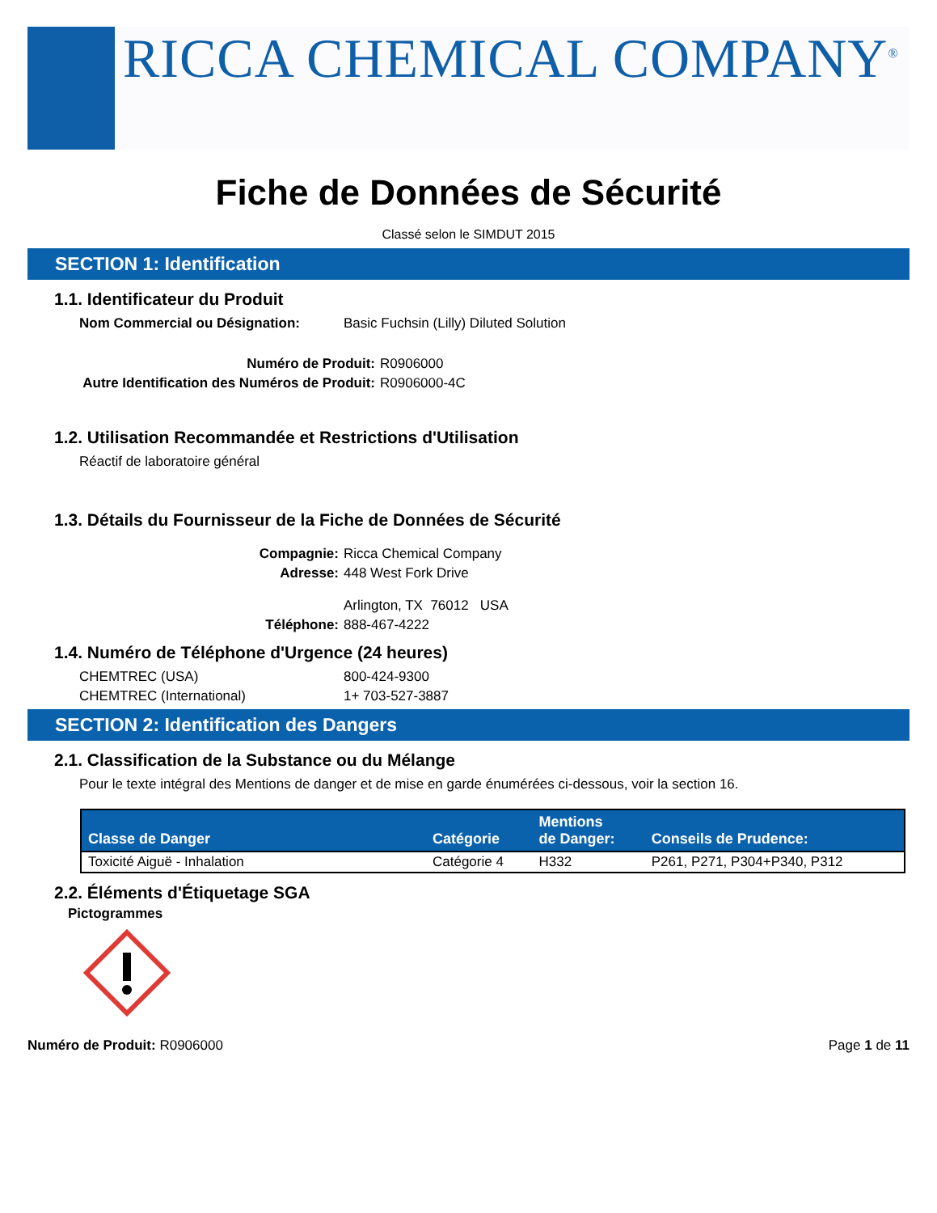RICCA CHEMICAL COMPANY<sup>®</sup>
Fiche de Données de Sécurité
Classé selon le SIMDUT 2015
SECTION 1: Identification
1.1. Identificateur du Produit
Nom Commercial ou Désignation: Basic Fuchsin (Lilly) Diluted Solution
Numéro de Produit: R0906000
Autre Identification des Numéros de Produit: R0906000-4C
1.2. Utilisation Recommandée et Restrictions d'Utilisation
Réactif de laboratoire général
1.3. Détails du Fournisseur de la Fiche de Données de Sécurité
Compagnie: Ricca Chemical Company
Adresse: 448 West Fork Drive
Arlington, TX 76012 USA
Téléphone: 888-467-4222
1.4. Numéro de Téléphone d'Urgence (24 heures)
CHEMTREC (USA) 800-424-9300
CHEMTREC (International) 1+ 703-527-3887
SECTION 2: Identification des Dangers
2.1. Classification de la Substance ou du Mélange
Pour le texte intégral des Mentions de danger et de mise en garde énumérées ci-dessous, voir la section 16.
| Classe de Danger | Catégorie | Mentions de Danger: | Conseils de Prudence: |
| --- | --- | --- | --- |
| Toxicité Aiguë - Inhalation | Catégorie 4 | H332 | P261, P271, P304+P340, P312 |
2.2. Éléments d'Étiquetage SGA
Pictogrammes
Numéro de Produit: R0906000 Page 1 de 11